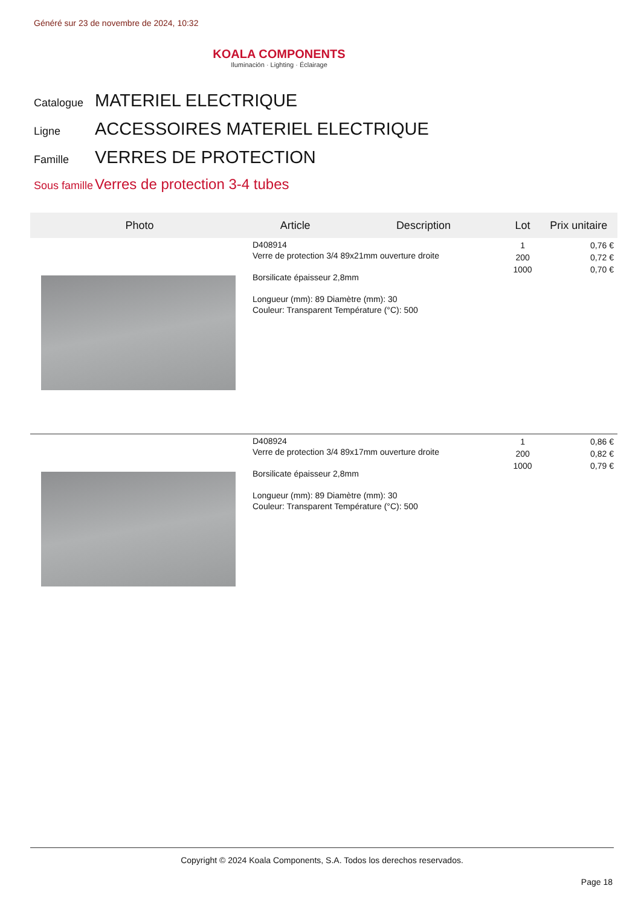Généré sur 23 de novembre de 2024, 10:32
KOALA COMPONENTS
Iluminación · Lighting · Éclairage
Catalogue MATERIEL ELECTRIQUE
Ligne ACCESSOIRES MATERIEL ELECTRIQUE
Famille VERRES DE PROTECTION
Sous famille Verres de protection 3-4 tubes
| Photo | Article | Description | Lot | Prix unitaire |
| --- | --- | --- | --- | --- |
| | D408914 Verre de protection 3/4 89x21mm ouverture droite Borsilicate épaisseur 2,8mm Longueur (mm): 89 Diamètre (mm): 30 Couleur: Transparent Température (°C): 500 | | 1 200 1000 | 0,76 € 0,72 € 0,70 € |
| | D408924 Verre de protection 3/4 89x17mm ouverture droite Borsilicate épaisseur 2,8mm Longueur (mm): 89 Diamètre (mm): 30 Couleur: Transparent Température (°C): 500 | | 1 200 1000 | 0,86 € 0,82 € 0,79 € |
Copyright © 2024 Koala Components, S.A. Todos los derechos reservados.
Page 18